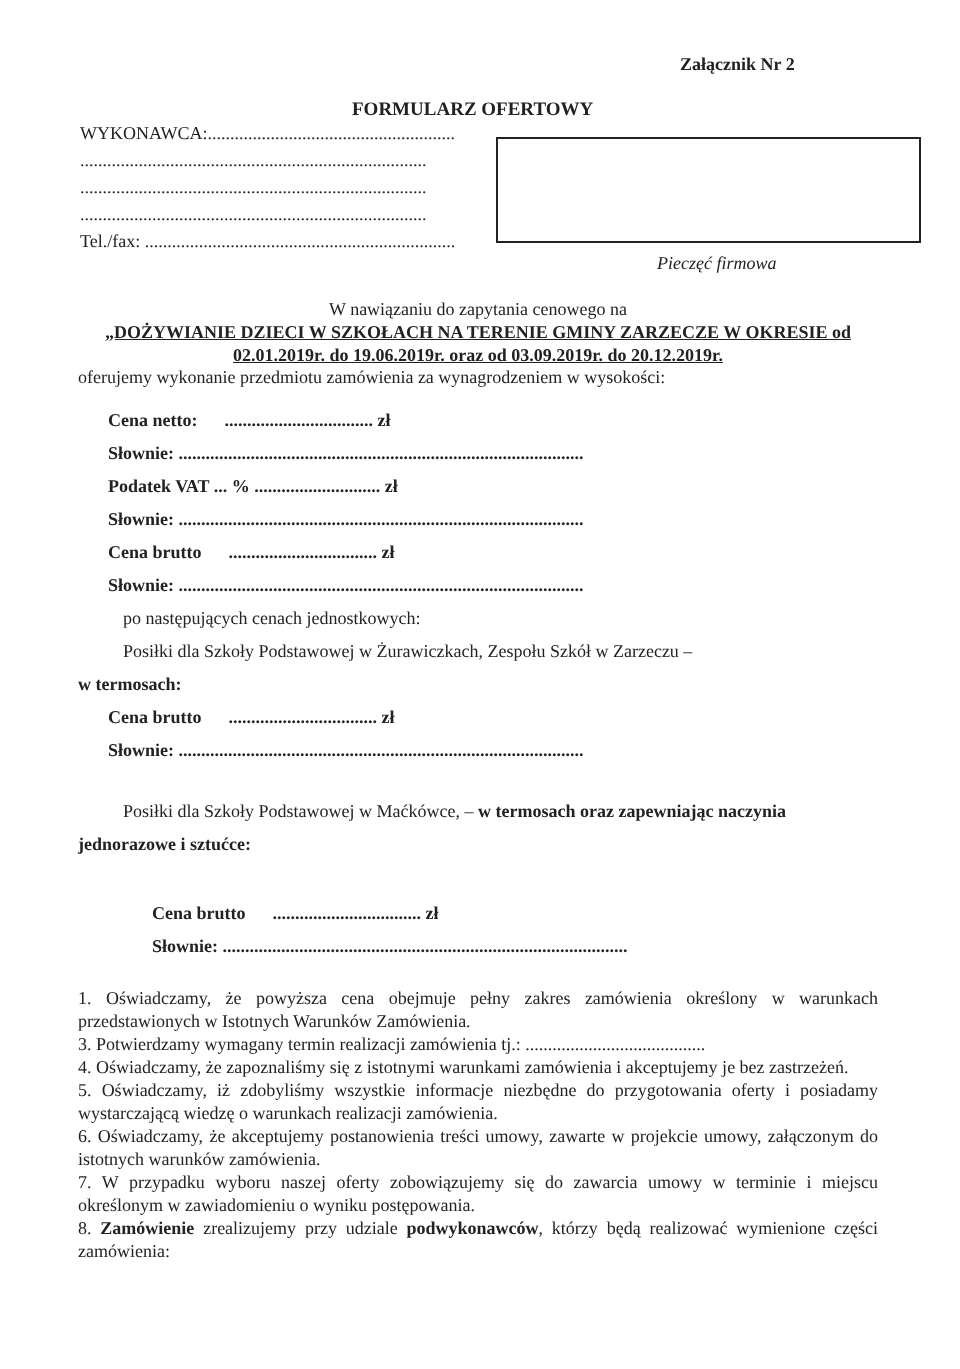Załącznik Nr 2
FORMULARZ OFERTOWY
WYKONAWCA:.......................................................
.............................................................................
.............................................................................
.............................................................................
Tel./fax: .....................................................................
Pieczęć firmowa
W nawiązaniu do zapytania cenowego na
„DOŻYWIANIE DZIECI W SZKOŁACH NA TERENIE GMINY ZARZECZE W OKRESIE od 02.01.2019r. do 19.06.2019r. oraz od 03.09.2019r. do 20.12.2019r.
oferujemy wykonanie przedmiotu zamówienia za wynagrodzeniem w wysokości:
Cena netto: ................................. zł
Słownie: ..........................................................................................
Podatek VAT ... % ............................ zł
Słownie: ..........................................................................................
Cena brutto ................................. zł
Słownie: ..........................................................................................
po następujących cenach jednostkowych:
Posiłki dla Szkoły Podstawowej w Żurawiczkach, Zespołu Szkół w Zarzeczu –
w termosach:
Cena brutto ................................. zł
Słownie: ..........................................................................................
Posiłki dla Szkoły Podstawowej w Maćkówce, – w termosach oraz zapewniając naczynia
jednorazowe i sztućce:
Cena brutto ................................. zł
Słownie: ..........................................................................................
1. Oświadczamy, że powyższa cena obejmuje pełny zakres zamówienia określony w warunkach przedstawionych w Istotnych Warunków Zamówienia.
3. Potwierdzamy wymagany termin realizacji zamówienia tj.: ........................................
4. Oświadczamy, że zapoznaliśmy się z istotnymi warunkami zamówienia i akceptujemy je bez zastrzeżeń.
5. Oświadczamy, iż zdobyliśmy wszystkie informacje niezbędne do przygotowania oferty i posiadamy wystarczającą wiedzę o warunkach realizacji zamówienia.
6. Oświadczamy, że akceptujemy postanowienia treści umowy, zawarte w projekcie umowy, załączonym do istotnych warunków zamówienia.
7. W przypadku wyboru naszej oferty zobowiązujemy się do zawarcia umowy w terminie i miejscu określonym w zawiadomieniu o wyniku postępowania.
8. Zamówienie zrealizujemy przy udziale podwykonawców, którzy będą realizować wymienione części zamówienia: